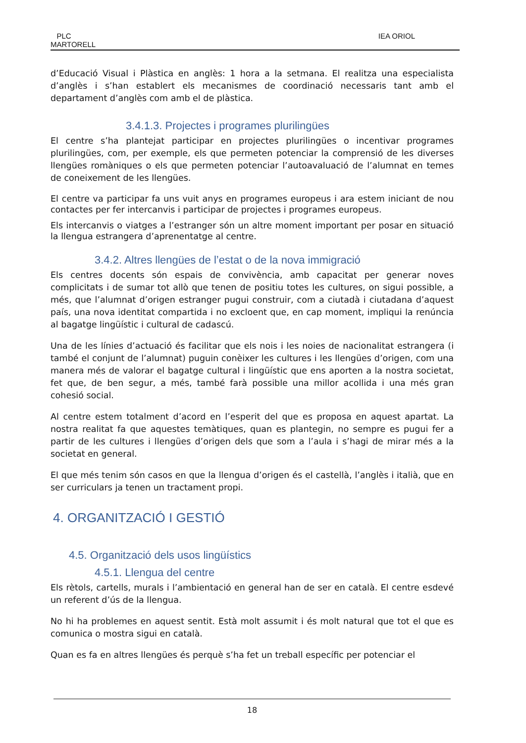PLC
MARTORELL
IEA ORIOL
d’Educació Visual i Plàstica en anglès: 1 hora a la setmana. El realitza una especialista d’anglès i s’han establert els mecanismes de coordinació necessaris tant amb el departament d’anglès com amb el de plàstica.
3.4.1.3. Projectes i programes plurilingües
El centre s’ha plantejat participar en projectes plurilingües o incentivar programes plurilingües, com, per exemple, els que permeten potenciar la comprensió de les diverses llengües romàniques o els que permeten potenciar l’autoavaluació de l’alumnat en temes de coneixement de les llengües.
El centre va participar fa uns vuit anys en programes europeus i ara estem iniciant de nou contactes per fer intercanvis i participar de projectes i programes europeus.
Els intercanvis o viatges a l’estranger són un altre moment important per posar en situació la llengua estrangera d’aprenentatge al centre.
3.4.2. Altres llengües de l’estat o de la nova immigració
Els centres docents són espais de convivència, amb capacitat per generar noves complicitats i de sumar tot allò que tenen de positiu totes les cultures, on sigui possible, a més, que l’alumnat d’origen estranger pugui construir, com a ciutadà i ciutadana d’aquest país, una nova identitat compartida i no excloent que, en cap moment, impliqui la renúncia al bagatge lingüístic i cultural de cadascú.
Una de les línies d’actuació és facilitar que els nois i les noies de nacionalitat estrangera (i també el conjunt de l’alumnat) puguin conèixer les cultures i les llengües d’origen, com una manera més de valorar el bagatge cultural i lingüístic que ens aporten a la nostra societat, fet que, de ben segur, a més, també farà possible una millor acollida i una més gran cohesió social.
Al centre estem totalment d’acord en l’esperit del que es proposa en aquest apartat. La nostra realitat fa que aquestes temàtiques, quan es plantegin, no sempre es pugui fer a partir de les cultures i llengües d’origen dels que som a l’aula i s’hagi de mirar més a la societat en general.
El que més tenim són casos en que la llengua d’origen és el castellà, l’anglès i italià, que en ser curriculars ja tenen un tractament propi.
4. ORGANITZACIÓ I GESTIÓ
4.5. Organització dels usos lingüístics
4.5.1. Llengua del centre
Els rètols, cartells, murals i l’ambientació en general han de ser en català. El centre esdevé un referent d’ús de la llengua.
No hi ha problemes en aquest sentit. Està molt assumit i és molt natural que tot el que es comunica o mostra sigui en català.
Quan es fa en altres llengües és perquè s’ha fet un treball específic per potenciar el
18